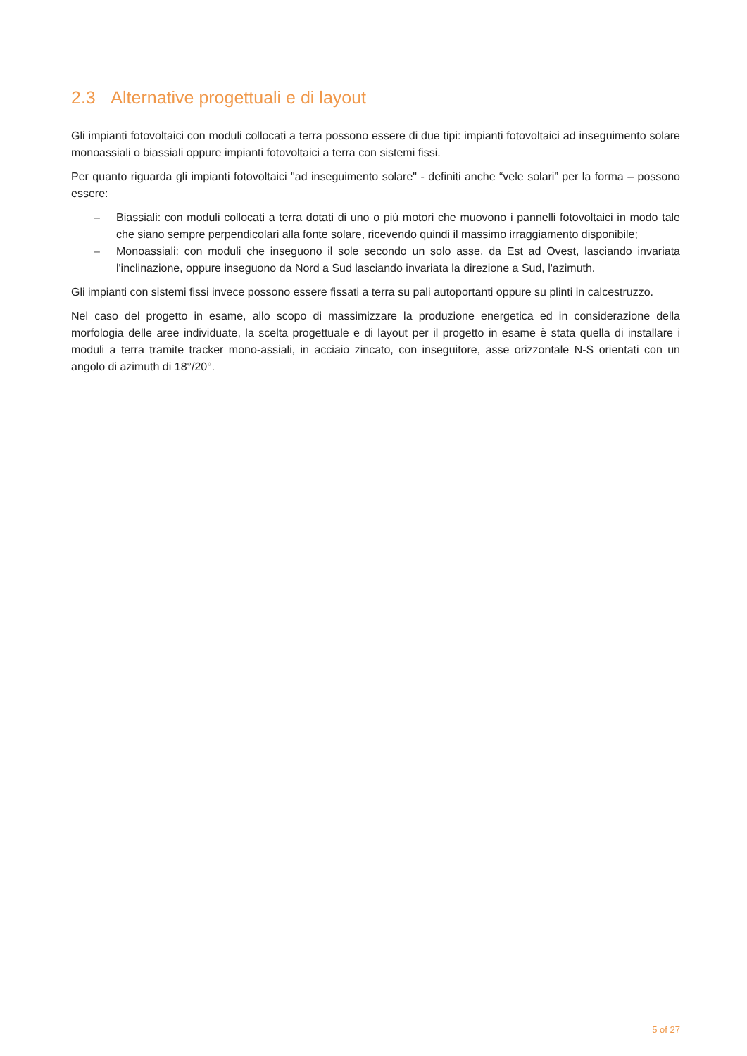2.3 Alternative progettuali e di layout
Gli impianti fotovoltaici con moduli collocati a terra possono essere di due tipi: impianti fotovoltaici ad inseguimento solare monoassiali o biassiali oppure impianti fotovoltaici a terra con sistemi fissi.
Per quanto riguarda gli impianti fotovoltaici "ad inseguimento solare" - definiti anche “vele solari” per la forma – possono essere:
– Biassiali: con moduli collocati a terra dotati di uno o più motori che muovono i pannelli fotovoltaici in modo tale che siano sempre perpendicolari alla fonte solare, ricevendo quindi il massimo irraggiamento disponibile;
– Monoassiali: con moduli che inseguono il sole secondo un solo asse, da Est ad Ovest, lasciando invariata l'inclinazione, oppure inseguono da Nord a Sud lasciando invariata la direzione a Sud, l'azimuth.
Gli impianti con sistemi fissi invece possono essere fissati a terra su pali autoportanti oppure su plinti in calcestruzzo.
Nel caso del progetto in esame, allo scopo di massimizzare la produzione energetica ed in considerazione della morfologia delle aree individuate, la scelta progettuale e di layout per il progetto in esame è stata quella di installare i moduli a terra tramite tracker mono-assiali, in acciaio zincato, con inseguitore, asse orizzontale N-S orientati con un angolo di azimuth di 18°/20°.
5 of 27